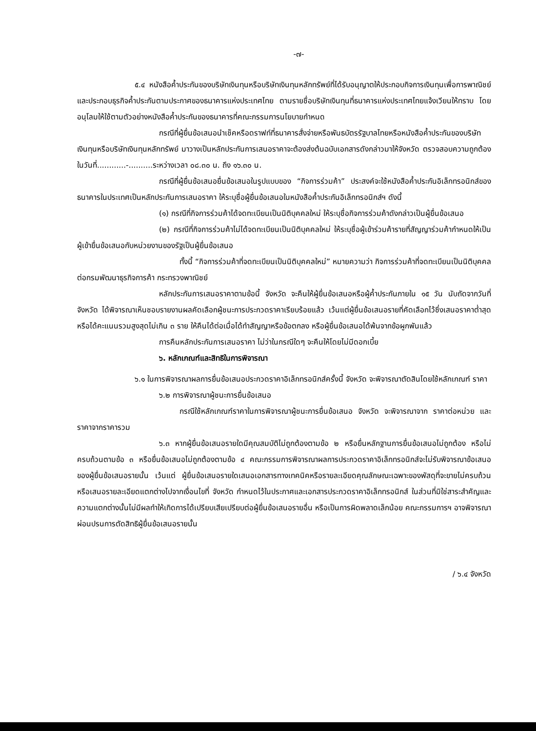-๗-
๕.๔ หนังสือค้ำประกันของบริษัทเงินทุนหรือบริษัทเงินทุนหลักทรัพย์ที่ได้รับอนุญาตให้ประกอบกิจการเงินทุนเพื่อการพาณิชย์และประกอบธุรกิจค้ำประกันตามประกาศของธนาคารแห่งประเทศไทย ตามรายชื่อบริษัทเงินทุนที่ธนาคารแห่งประเทศไทยแจ้งเวียนให้ทราบ โดยอนุโลมให้ใช้ตามตัวอย่างหนังสือค้ำประกันของธนาคารที่คณะกรรมการนโยบายกำหนด
กรณีที่ผู้ยื่นข้อเสนอนำเช็คหรือดราฟท์ที่ธนาคารสั่งจ่ายหรือพันธบัตรรัฐบาลไทยหรือหนังสือค้ำประกันของบริษัทเงินทุนหรือบริษัทเงินทุนหลักทรัพย์ มาวางเป็นหลักประกันการเสนอราคาจะต้องส่งต้นฉบับเอกสารดังกล่าวมาให้จังหวัด ตรวจสอบความถูกต้องในวันที่............-..........ระหว่างเวลา ๐๘.๓๐ น. ถึง ๑๖.๓๐ น.
กรณีที่ผู้ยื่นข้อเสนอยื่นข้อเสนอในรูปแบบของ “กิจการร่วมค้า” ประสงค์จะใช้หนังสือค้ำประกันอิเล็กทรอนิกส์ของธนาคารในประเทศเป็นหลักประกันการเสนอราคา ให้ระบุชื่อผู้ยื่นข้อเสนอในหนังสือค้ำประกันอิเล็กทรอนิกส์ฯ ดังนี้
(๑) กรณีที่กิจการร่วมค้าได้จดทะเบียนเป็นนิติบุคคลใหม่ ให้ระบุชื่อกิจการร่วมค้าดังกล่าวเป็นผู้ยื่นข้อเสนอ
(๒) กรณีที่กิจการร่วมค้าไม่ได้จดทะเบียนเป็นนิติบุคคลใหม่ ให้ระบุชื่อผู้เข้าร่วมค้ารายที่สัญญาร่วมค้ากำหนดให้เป็นผู้เข้ายื่นข้อเสนอกับหน่วยงานของรัฐเป็นผู้ยื่นข้อเสนอ
ทั้งนี้ “กิจการร่วมค้าที่จดทะเบียนเป็นนิติบุคคลใหม่” หมายความว่า กิจการร่วมค้าที่จดทะเบียนเป็นนิติบุคคลต่อกรมพัฒนาธุรกิจการค้า กระทรวงพาณิชย์
หลักประกันการเสนอราคาตามข้อนี้ จังหวัด จะคืนให้ผู้ยื่นข้อเสนอหรือผู้ค้ำประกันภายใน ๑๕ วัน นับถัดจากวันที่ จังหวัด ได้พิจารณาเห็นชอบรายงานผลคัดเลือกผู้ชนะการประกวดราคาเรียบร้อยแล้ว เว้นแต่ผู้ยื่นข้อเสนอรายที่คัดเลือกไว้ซึ่งเสนอราคาต่ำสุดหรือได้คะแนนรวมสูงสุดไม่เกิน ๓ ราย ให้คืนได้ต่อเมื่อได้ทำสัญญาหรือข้อตกลง หรือผู้ยื่นข้อเสนอได้พ้นจากข้อผูกพันแล้ว
การคืนหลักประกันการเสนอราคา ไม่ว่าในกรณีใดๆ จะคืนให้โดยไม่มีดอกเบี้ย
๖. หลักเกณฑ์และสิทธิในการพิจารณา
๖.๑ ในการพิจารณาผลการยื่นข้อเสนอประกวดราคาอิเล็กทรอนิกส์ครั้งนี้ จังหวัด จะพิจารณาตัดสินโดยใช้หลักเกณฑ์ ราคา
๖.๒ การพิจารณาผู้ชนะการยื่นข้อเสนอ
กรณีใช้หลักเกณฑ์ราคาในการพิจารณาผู้ชนะการยื่นข้อเสนอ จังหวัด จะพิจารณาจาก ราคาต่อหน่วย และราคาจากราคารวม
๖.๓ หากผู้ยื่นข้อเสนอรายใดมีคุณสมบัติไม่ถูกต้องตามข้อ ๒ หรือยื่นหลักฐานการยื่นข้อเสนอไม่ถูกต้อง หรือไม่ครบถ้วนตามข้อ ๓ หรือยื่นข้อเสนอไม่ถูกต้องตามข้อ ๔ คณะกรรมการพิจารณาผลการประกวดราคาอิเล็กทรอนิกส์จะไม่รับพิจารณาข้อเสนอของผู้ยื่นข้อเสนอรายนั้น เว้นแต่ ผู้ยื่นข้อเสนอรายใดเสนอเอกสารทางเทคนิคหรือรายละเอียดคุณลักษณะเฉพาะของพัสดุที่จะขายไม่ครบถ้วน หรือเสนอรายละเอียดแตกต่างไปจากเงื่อนไขที่ จังหวัด กำหนดไว้ในประกาศและเอกสารประกวดราคาอิเล็กทรอนิกส์ ในส่วนที่มิใช่สาระสำคัญและความแตกต่างนั้นไม่มีผลทำให้เกิดการได้เปรียบเสียเปรียบต่อผู้ยื่นข้อเสนอรายอื่น หรือเป็นการผิดพลาดเล็กน้อย คณะกรรมการฯ อาจพิจารณาผ่อนปรนการตัดสิทธิผู้ยื่นข้อเสนอรายนั้น
/ ๖.๔ จังหวัด